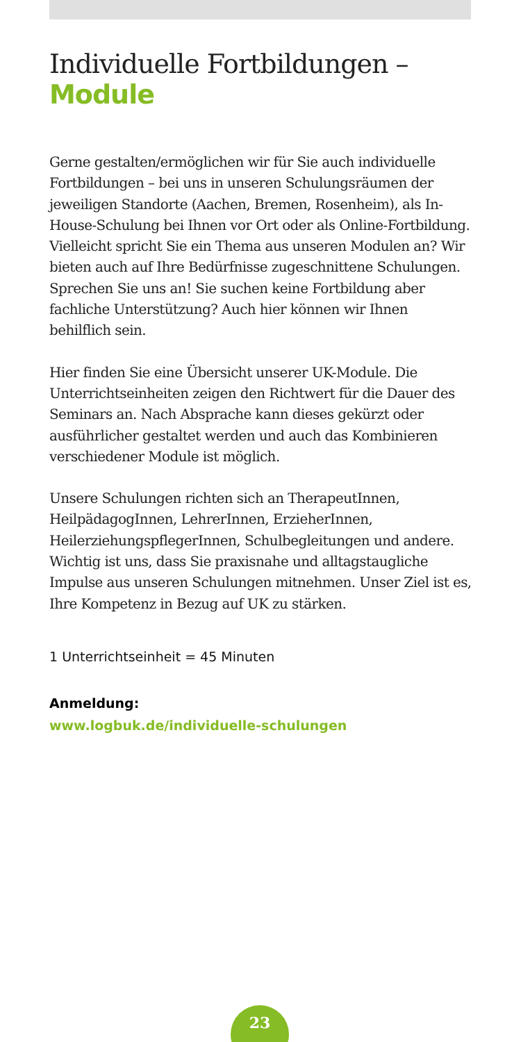Individuelle Fortbildungen –
Module
Gerne gestalten/ermöglichen wir für Sie auch individuelle Fortbildungen – bei uns in unseren Schulungsräumen der jeweiligen Standorte (Aachen, Bremen, Rosenheim), als In-House-Schulung bei Ihnen vor Ort oder als Online-Fortbildung. Vielleicht spricht Sie ein Thema aus unseren Modulen an? Wir bieten auch auf Ihre Bedürfnisse zugeschnittene Schulungen. Sprechen Sie uns an! Sie suchen keine Fortbildung aber fachliche Unterstützung? Auch hier können wir Ihnen behilflich sein.
Hier finden Sie eine Übersicht unserer UK-Module. Die Unterrichtseinheiten zeigen den Richtwert für die Dauer des Seminars an. Nach Absprache kann dieses gekürzt oder ausführlicher gestaltet werden und auch das Kombinieren verschiedener Module ist möglich.
Unsere Schulungen richten sich an TherapeutInnen, HeilpädagogInnen, LehrerInnen, ErzieherInnen, HeilerziehungspflegerInnen, Schulbegleitungen und andere. Wichtig ist uns, dass Sie praxisnahe und alltagstaugliche Impulse aus unseren Schulungen mitnehmen. Unser Ziel ist es, Ihre Kompetenz in Bezug auf UK zu stärken.
1 Unterrichtseinheit = 45 Minuten
Anmeldung:
www.logbuk.de/individuelle-schulungen
23